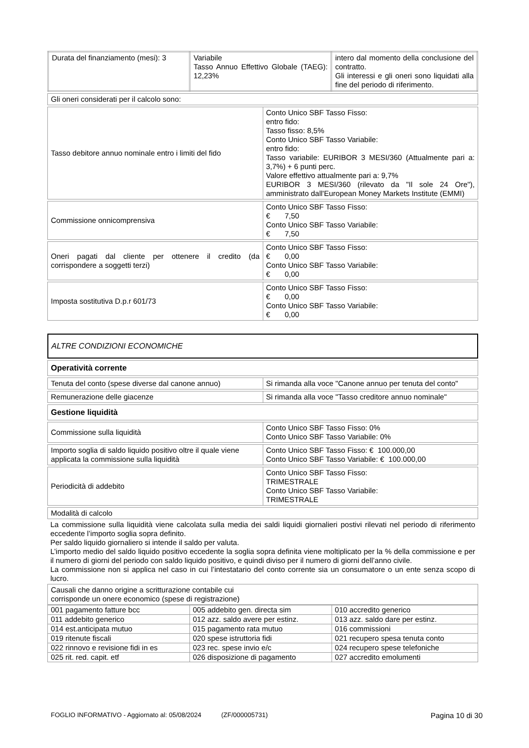| Durata del finanziamento (mesi): 3 | Variabile Tasso Annuo Effettivo Globale (TAEG): 12,23% | intero dal momento della conclusione del contratto. Gli interessi e gli oneri sono liquidati alla fine del periodo di riferimento. |
| Gli oneri considerati per il calcolo sono: |
| Tasso debitore annuo nominale entro i limiti del fido | Conto Unico SBF Tasso Fisso: entro fido: Tasso fisso: 8,5% Conto Unico SBF Tasso Variabile: entro fido: Tasso variabile: EURIBOR 3 MESI/360 (Attualmente pari a: 3,7%) + 6 punti perc. Valore effettivo attualmente pari a: 9,7% EURIBOR 3 MESI/360 (rilevato da "Il sole 24 Ore"), amministrato dall'European Money Markets Institute (EMMI) |
| Commissione onnicomprensiva | Conto Unico SBF Tasso Fisso: € 7,50 Conto Unico SBF Tasso Variabile: € 7,50 |
| Oneri pagati dal cliente per ottenere il credito (da corrispondere a soggetti terzi) | Conto Unico SBF Tasso Fisso: € 0,00 Conto Unico SBF Tasso Variabile: € 0,00 |
| Imposta sostitutiva D.p.r 601/73 | Conto Unico SBF Tasso Fisso: € 0,00 Conto Unico SBF Tasso Variabile: € 0,00 |
ALTRE CONDIZIONI ECONOMICHE
| Operatività corrente |
| Tenuta del conto (spese diverse dal canone annuo) | Si rimanda alla voce "Canone annuo per tenuta del conto" |
| Remunerazione delle giacenze | Si rimanda alla voce "Tasso creditore annuo nominale" |
| Gestione liquidità |
| Commissione sulla liquidità | Conto Unico SBF Tasso Fisso: 0% Conto Unico SBF Tasso Variabile: 0% |
| Importo soglia di saldo liquido positivo oltre il quale viene applicata la commissione sulla liquidità | Conto Unico SBF Tasso Fisso: € 100.000,00 Conto Unico SBF Tasso Variabile: € 100.000,00 |
| Periodicità di addebito | Conto Unico SBF Tasso Fisso: TRIMESTRALE Conto Unico SBF Tasso Variabile: TRIMESTRALE |
| Modalità di calcolo |
La commissione sulla liquidità viene calcolata sulla media dei saldi liquidi giornalieri postivi rilevati nel periodo di riferimento eccedente l’importo soglia sopra definito.
Per saldo liquido giornaliero si intende il saldo per valuta.
L’importo medio del saldo liquido positivo eccedente la soglia sopra definita viene moltiplicato per la % della commissione e per il numero di giorni del periodo con saldo liquido positivo, e quindi diviso per il numero di giorni dell’anno civile.
La commissione non si applica nel caso in cui l’intestatario del conto corrente sia un consumatore o un ente senza scopo di lucro.
| Causali che danno origine a scritturazione contabile cui corrisponde un onere economico (spese di registrazione) |
| 001 pagamento fatture bcc | 005 addebito gen. directa sim | 010 accredito generico |
| 011 addebito generico | 012 azz. saldo avere per estinz. | 013 azz. saldo dare per estinz. |
| 014 est.anticipata mutuo | 015 pagamento rata mutuo | 016 commissioni |
| 019 ritenute fiscali | 020 spese istruttoria fidi | 021 recupero spesa tenuta conto |
| 022 rinnovo e revisione fidi in es | 023 rec. spese invio e/c | 024 recupero spese telefoniche |
| 025 rit. red. capit. etf | 026 disposizione di pagamento | 027 accredito emolumenti |
FOGLIO INFORMATIVO - Aggiornato al: 05/08/2024 (ZF/000005731) Pagina 10 di 30